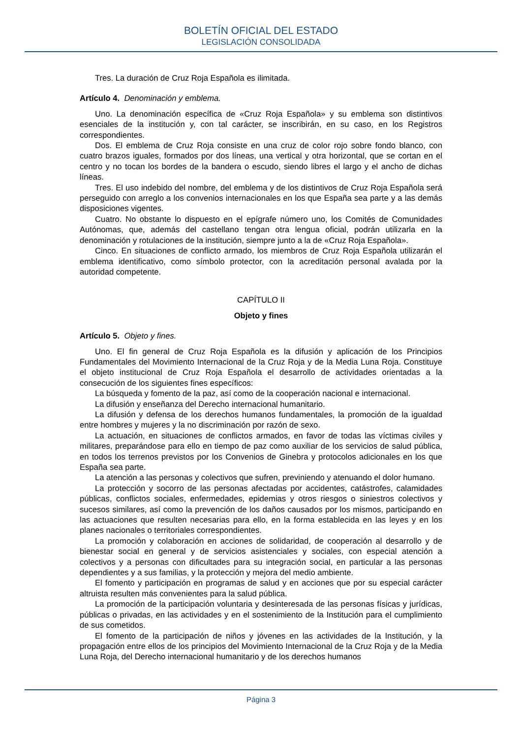BOLETÍN OFICIAL DEL ESTADO
LEGISLACIÓN CONSOLIDADA
Tres. La duración de Cruz Roja Española es ilimitada.
Artículo 4. Denominación y emblema.
Uno. La denominación específica de «Cruz Roja Española» y su emblema son distintivos esenciales de la institución y, con tal carácter, se inscribirán, en su caso, en los Registros correspondientes.
Dos. El emblema de Cruz Roja consiste en una cruz de color rojo sobre fondo blanco, con cuatro brazos iguales, formados por dos líneas, una vertical y otra horizontal, que se cortan en el centro y no tocan los bordes de la bandera o escudo, siendo libres el largo y el ancho de dichas líneas.
Tres. El uso indebido del nombre, del emblema y de los distintivos de Cruz Roja Española será perseguido con arreglo a los convenios internacionales en los que España sea parte y a las demás disposiciones vigentes.
Cuatro. No obstante lo dispuesto en el epígrafe número uno, los Comités de Comunidades Autónomas, que, además del castellano tengan otra lengua oficial, podrán utilizarla en la denominación y rotulaciones de la institución, siempre junto a la de «Cruz Roja Española».
Cinco. En situaciones de conflicto armado, los miembros de Cruz Roja Española utilizarán el emblema identificativo, como símbolo protector, con la acreditación personal avalada por la autoridad competente.
CAPÍTULO II
Objeto y fines
Artículo 5. Objeto y fines.
Uno. El fin general de Cruz Roja Española es la difusión y aplicación de los Principios Fundamentales del Movimiento Internacional de la Cruz Roja y de la Media Luna Roja. Constituye el objeto institucional de Cruz Roja Española el desarrollo de actividades orientadas a la consecución de los siguientes fines específicos:
La búsqueda y fomento de la paz, así como de la cooperación nacional e internacional.
La difusión y enseñanza del Derecho internacional humanitario.
La difusión y defensa de los derechos humanos fundamentales, la promoción de la igualdad entre hombres y mujeres y la no discriminación por razón de sexo.
La actuación, en situaciones de conflictos armados, en favor de todas las víctimas civiles y militares, preparándose para ello en tiempo de paz como auxiliar de los servicios de salud pública, en todos los terrenos previstos por los Convenios de Ginebra y protocolos adicionales en los que España sea parte.
La atención a las personas y colectivos que sufren, previniendo y atenuando el dolor humano.
La protección y socorro de las personas afectadas por accidentes, catástrofes, calamidades públicas, conflictos sociales, enfermedades, epidemias y otros riesgos o siniestros colectivos y sucesos similares, así como la prevención de los daños causados por los mismos, participando en las actuaciones que resulten necesarias para ello, en la forma establecida en las leyes y en los planes nacionales o territoriales correspondientes.
La promoción y colaboración en acciones de solidaridad, de cooperación al desarrollo y de bienestar social en general y de servicios asistenciales y sociales, con especial atención a colectivos y a personas con dificultades para su integración social, en particular a las personas dependientes y a sus familias, y la protección y mejora del medio ambiente.
El fomento y participación en programas de salud y en acciones que por su especial carácter altruista resulten más convenientes para la salud pública.
La promoción de la participación voluntaria y desinteresada de las personas físicas y jurídicas, públicas o privadas, en las actividades y en el sostenimiento de la Institución para el cumplimiento de sus cometidos.
El fomento de la participación de niños y jóvenes en las actividades de la Institución, y la propagación entre ellos de los principios del Movimiento Internacional de la Cruz Roja y de la Media Luna Roja, del Derecho internacional humanitario y de los derechos humanos
Página 3